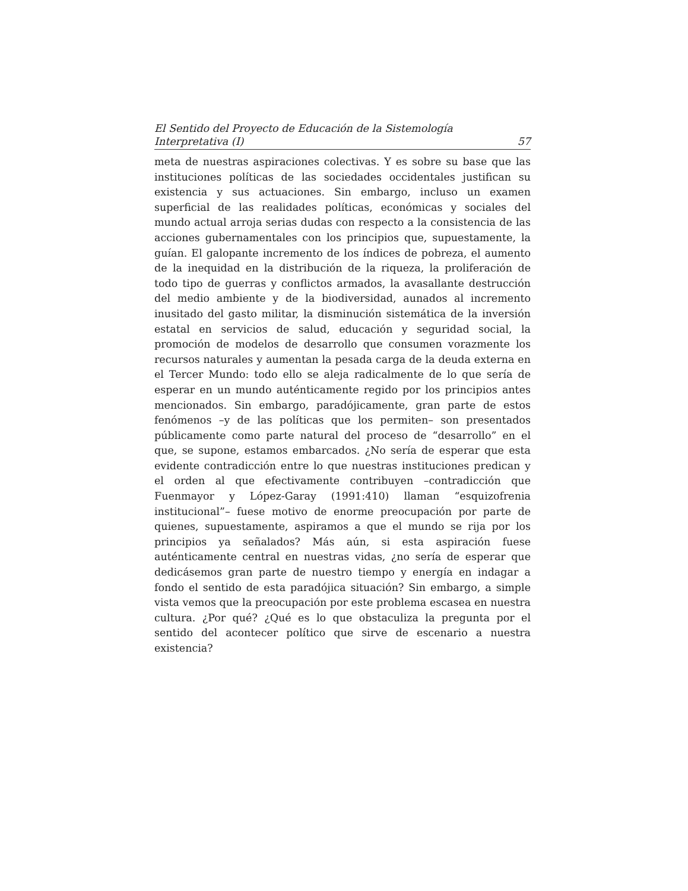El Sentido del Proyecto de Educación de la Sistemología
Interpretativa (I) 57
meta de nuestras aspiraciones colectivas. Y es sobre su base que las instituciones políticas de las sociedades occidentales justifican su existencia y sus actuaciones. Sin embargo, incluso un examen superficial de las realidades políticas, económicas y sociales del mundo actual arroja serias dudas con respecto a la consistencia de las acciones gubernamentales con los principios que, supuestamente, la guían. El galopante incremento de los índices de pobreza, el aumento de la inequidad en la distribución de la riqueza, la proliferación de todo tipo de guerras y conflictos armados, la avasallante destrucción del medio ambiente y de la biodiversidad, aunados al incremento inusitado del gasto militar, la disminución sistemática de la inversión estatal en servicios de salud, educación y seguridad social, la promoción de modelos de desarrollo que consumen vorazmente los recursos naturales y aumentan la pesada carga de la deuda externa en el Tercer Mundo: todo ello se aleja radicalmente de lo que sería de esperar en un mundo auténticamente regido por los principios antes mencionados. Sin embargo, paradójicamente, gran parte de estos fenómenos –y de las políticas que los permiten– son presentados públicamente como parte natural del proceso de “desarrollo” en el que, se supone, estamos embarcados. ¿No sería de esperar que esta evidente contradicción entre lo que nuestras instituciones predican y el orden al que efectivamente contribuyen –contradicción que Fuenmayor y López-Garay (1991:410) llaman “esquizofrenia institucional”– fuese motivo de enorme preocupación por parte de quienes, supuestamente, aspiramos a que el mundo se rija por los principios ya señalados? Más aún, si esta aspiración fuese auténticamente central en nuestras vidas, ¿no sería de esperar que dedicásemos gran parte de nuestro tiempo y energía en indagar a fondo el sentido de esta paradójica situación? Sin embargo, a simple vista vemos que la preocupación por este problema escasea en nuestra cultura. ¿Por qué? ¿Qué es lo que obstaculiza la pregunta por el sentido del acontecer político que sirve de escenario a nuestra existencia?